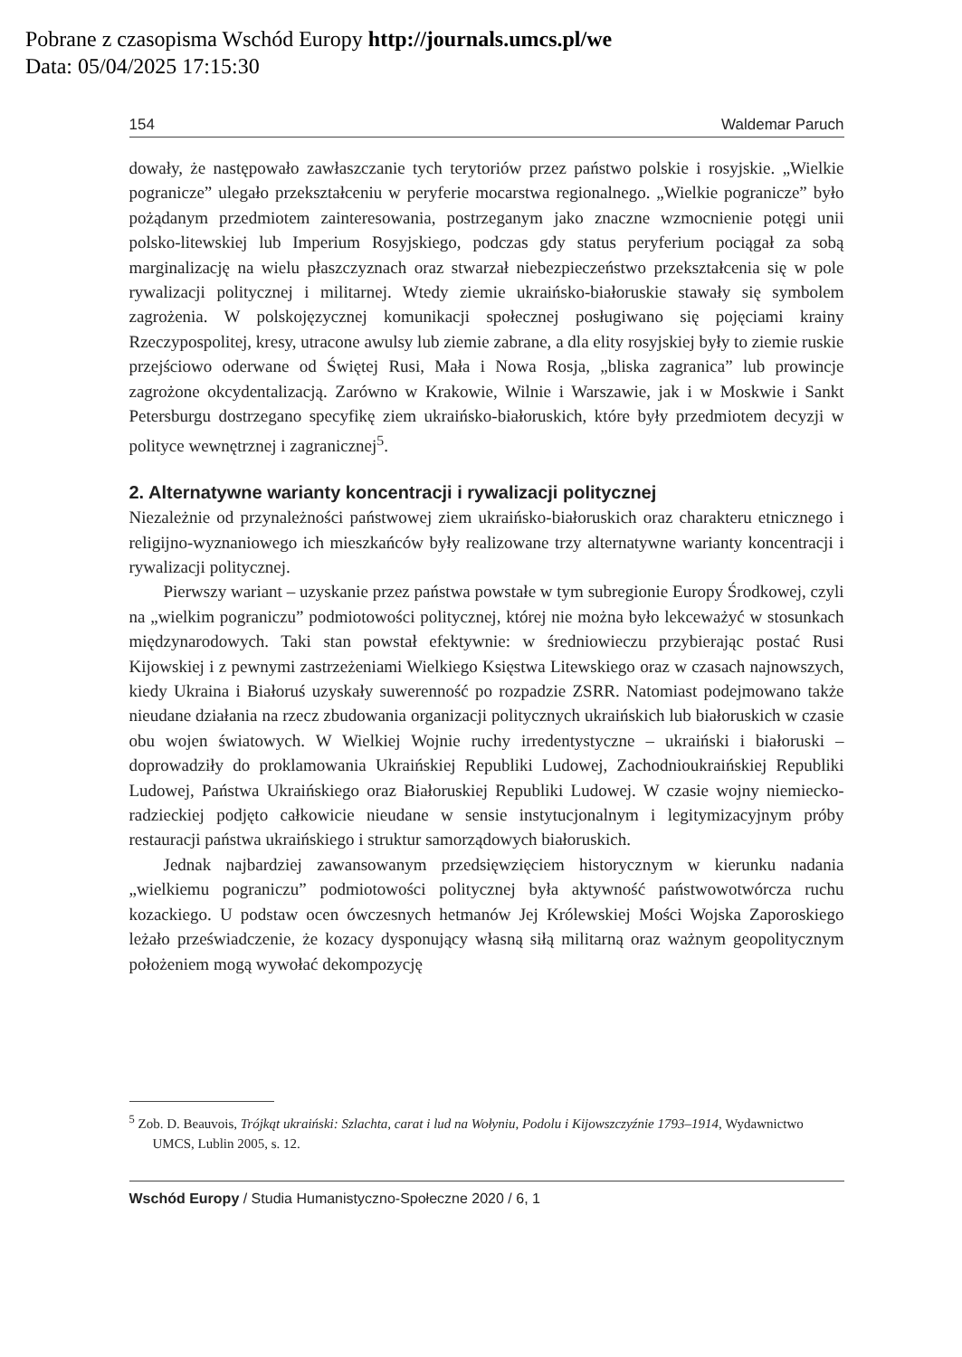Pobrane z czasopisma Wschód Europy http://journals.umcs.pl/we
Data: 05/04/2025 17:15:30
154 Waldemar Paruch
dowały, że następowało zawłaszczanie tych terytoriów przez państwo polskie i rosyjskie. „Wielkie pogranicze” ulegało przekształceniu w peryferie mocarstwa regionalnego. „Wielkie pogranicze” było pożądanym przedmiotem zainteresowania, postrzeganym jako znaczne wzmocnienie potęgi unii polsko-litewskiej lub Imperium Rosyjskiego, podczas gdy status peryferium pociągał za sobą marginalizację na wielu płaszczyznach oraz stwarzał niebezpieczeństwo przekształcenia się w pole rywalizacji politycznej i militarnej. Wtedy ziemie ukraińsko-białoruskie stawały się symbolem zagrożenia. W polskojęzycznej komunikacji społecznej posługiwano się pojęciami krainy Rzeczypospolitej, kresy, utracone awulsy lub ziemie zabrane, a dla elity rosyjskiej były to ziemie ruskie przejściowo oderwane od Świętej Rusi, Mała i Nowa Rosja, „bliska zagranica” lub prowincje zagrożone okcydentalizacją. Zarówno w Krakowie, Wilnie i Warszawie, jak i w Moskwie i Sankt Petersburgu dostrzegano specyfikę ziem ukraińsko-białoruskich, które były przedmiotem decyzji w polityce wewnętrznej i zagranicznej<sup>5</sup>.
2. Alternatywne warianty koncentracji i rywalizacji politycznej
Niezależnie od przynależności państwowej ziem ukraińsko-białoruskich oraz charakteru etnicznego i religijno-wyznaniowego ich mieszkańców były realizowane trzy alternatywne warianty koncentracji i rywalizacji politycznej.
Pierwszy wariant – uzyskanie przez państwa powstałe w tym subregionie Europy Środkowej, czyli na „wielkim pograniczu” podmiotowości politycznej, której nie można było lekceważyć w stosunkach międzynarodowych. Taki stan powstał efektywnie: w średniowieczu przybierając postać Rusi Kijowskiej i z pewnymi zastrzeżeniami Wielkiego Księstwa Litewskiego oraz w czasach najnowszych, kiedy Ukraina i Białoruś uzyskały suwerenność po rozpadzie ZSRR. Natomiast podejmowano także nieudane działania na rzecz zbudowania organizacji politycznych ukraińskich lub białoruskich w czasie obu wojen światowych. W Wielkiej Wojnie ruchy irredentystyczne – ukraiński i białoruski – doprowadziły do proklamowania Ukraińskiej Republiki Ludowej, Zachodnioukraińskiej Republiki Ludowej, Państwa Ukraińskiego oraz Białoruskiej Republiki Ludowej. W czasie wojny niemiecko-radzieckiej podjęto całkowicie nieudane w sensie instytucjonalnym i legitymizacyjnym próby restauracji państwa ukraińskiego i struktur samorządowych białoruskich.
Jednak najbardziej zawansowanym przedsięwzięciem historycznym w kierunku nadania „wielkiemu pograniczu” podmiotowości politycznej była aktywność państwowotwórcza ruchu kozackiego. U podstaw ocen ówczesnych hetmanów Jej Królewskiej Mości Wojska Zaporoskiego leżało przeświadczenie, że kozacy dysponujący własną siłą militarną oraz ważnym geopolitycznym położeniem mogą wywołać dekompozycję
<sup>5</sup> Zob. D. Beauvois, Trójkąt ukraiński: Szlachta, carat i lud na Wołyniu, Podolu i Kijowszczyźnie 1793–1914, Wydawnictwo UMCS, Lublin 2005, s. 12.
Wschód Europy / Studia Humanistyczno-Społeczne 2020 / 6, 1